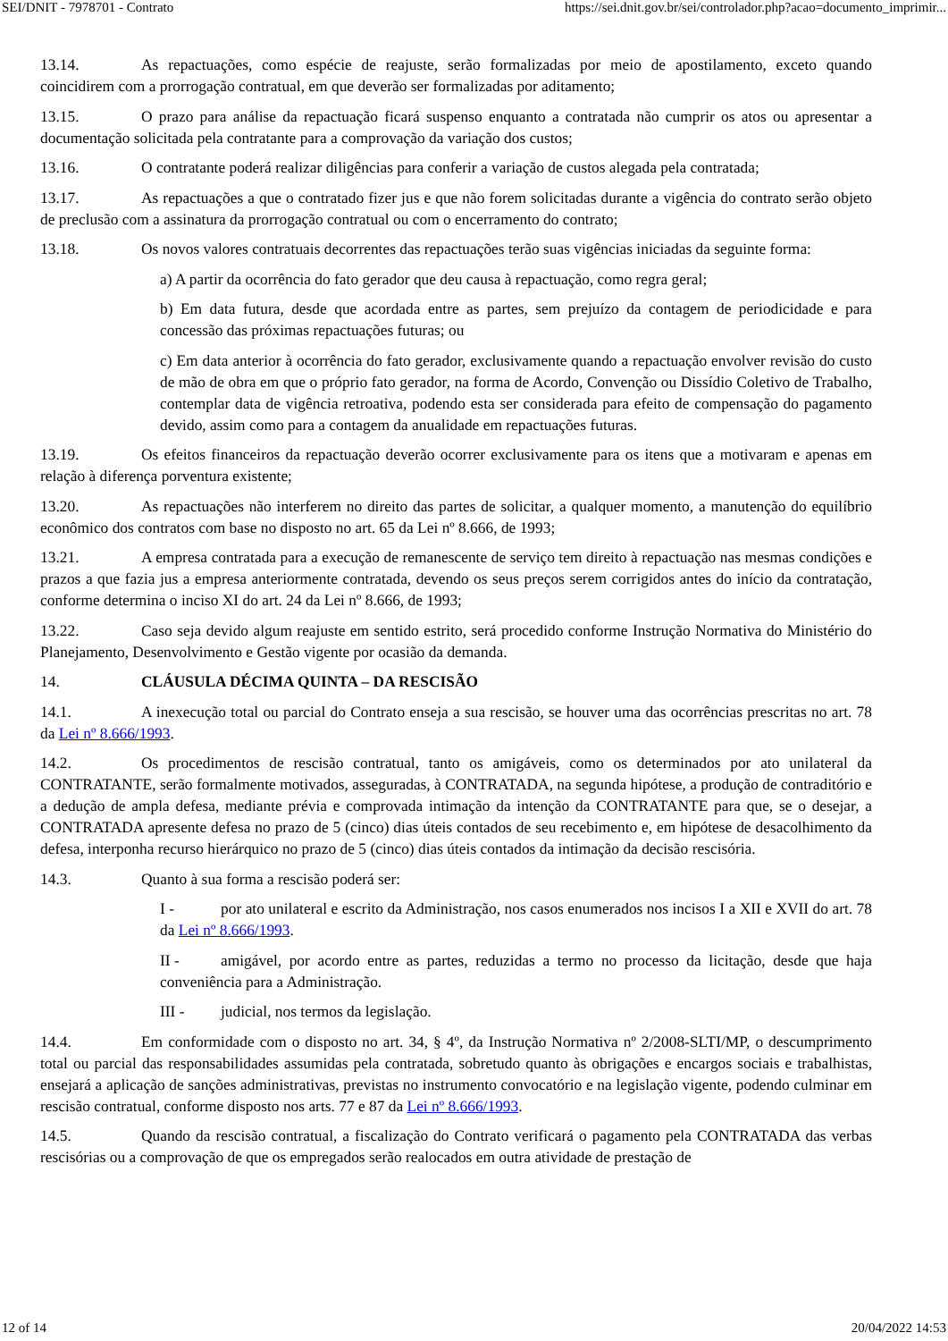SEI/DNIT - 7978701 - Contrato https://sei.dnit.gov.br/sei/controlador.php?acao=documento_imprimir...
13.14. As repactuações, como espécie de reajuste, serão formalizadas por meio de apostilamento, exceto quando coincidirem com a prorrogação contratual, em que deverão ser formalizadas por aditamento;
13.15. O prazo para análise da repactuação ficará suspenso enquanto a contratada não cumprir os atos ou apresentar a documentação solicitada pela contratante para a comprovação da variação dos custos;
13.16. O contratante poderá realizar diligências para conferir a variação de custos alegada pela contratada;
13.17. As repactuações a que o contratado fizer jus e que não forem solicitadas durante a vigência do contrato serão objeto de preclusão com a assinatura da prorrogação contratual ou com o encerramento do contrato;
13.18. Os novos valores contratuais decorrentes das repactuações terão suas vigências iniciadas da seguinte forma:
a) A partir da ocorrência do fato gerador que deu causa à repactuação, como regra geral;
b) Em data futura, desde que acordada entre as partes, sem prejuízo da contagem de periodicidade e para concessão das próximas repactuações futuras; ou
c) Em data anterior à ocorrência do fato gerador, exclusivamente quando a repactuação envolver revisão do custo de mão de obra em que o próprio fato gerador, na forma de Acordo, Convenção ou Dissídio Coletivo de Trabalho, contemplar data de vigência retroativa, podendo esta ser considerada para efeito de compensação do pagamento devido, assim como para a contagem da anualidade em repactuações futuras.
13.19. Os efeitos financeiros da repactuação deverão ocorrer exclusivamente para os itens que a motivaram e apenas em relação à diferença porventura existente;
13.20. As repactuações não interferem no direito das partes de solicitar, a qualquer momento, a manutenção do equilíbrio econômico dos contratos com base no disposto no art. 65 da Lei nº 8.666, de 1993;
13.21. A empresa contratada para a execução de remanescente de serviço tem direito à repactuação nas mesmas condições e prazos a que fazia jus a empresa anteriormente contratada, devendo os seus preços serem corrigidos antes do início da contratação, conforme determina o inciso XI do art. 24 da Lei nº 8.666, de 1993;
13.22. Caso seja devido algum reajuste em sentido estrito, será procedido conforme Instrução Normativa do Ministério do Planejamento, Desenvolvimento e Gestão vigente por ocasião da demanda.
14. CLÁUSULA DÉCIMA QUINTA – DA RESCISÃO
14.1. A inexecução total ou parcial do Contrato enseja a sua rescisão, se houver uma das ocorrências prescritas no art. 78 da Lei nº 8.666/1993.
14.2. Os procedimentos de rescisão contratual, tanto os amigáveis, como os determinados por ato unilateral da CONTRATANTE, serão formalmente motivados, asseguradas, à CONTRATADA, na segunda hipótese, a produção de contraditório e a dedução de ampla defesa, mediante prévia e comprovada intimação da intenção da CONTRATANTE para que, se o desejar, a CONTRATADA apresente defesa no prazo de 5 (cinco) dias úteis contados de seu recebimento e, em hipótese de desacolhimento da defesa, interponha recurso hierárquico no prazo de 5 (cinco) dias úteis contados da intimação da decisão rescisória.
14.3. Quanto à sua forma a rescisão poderá ser:
I - por ato unilateral e escrito da Administração, nos casos enumerados nos incisos I a XII e XVII do art. 78 da Lei nº 8.666/1993.
II - amigável, por acordo entre as partes, reduzidas a termo no processo da licitação, desde que haja conveniência para a Administração.
III - judicial, nos termos da legislação.
14.4. Em conformidade com o disposto no art. 34, § 4º, da Instrução Normativa nº 2/2008-SLTI/MP, o descumprimento total ou parcial das responsabilidades assumidas pela contratada, sobretudo quanto às obrigações e encargos sociais e trabalhistas, ensejará a aplicação de sanções administrativas, previstas no instrumento convocatório e na legislação vigente, podendo culminar em rescisão contratual, conforme disposto nos arts. 77 e 87 da Lei nº 8.666/1993.
14.5. Quando da rescisão contratual, a fiscalização do Contrato verificará o pagamento pela CONTRATADA das verbas rescisórias ou a comprovação de que os empregados serão realocados em outra atividade de prestação de
12 of 14 20/04/2022 14:53